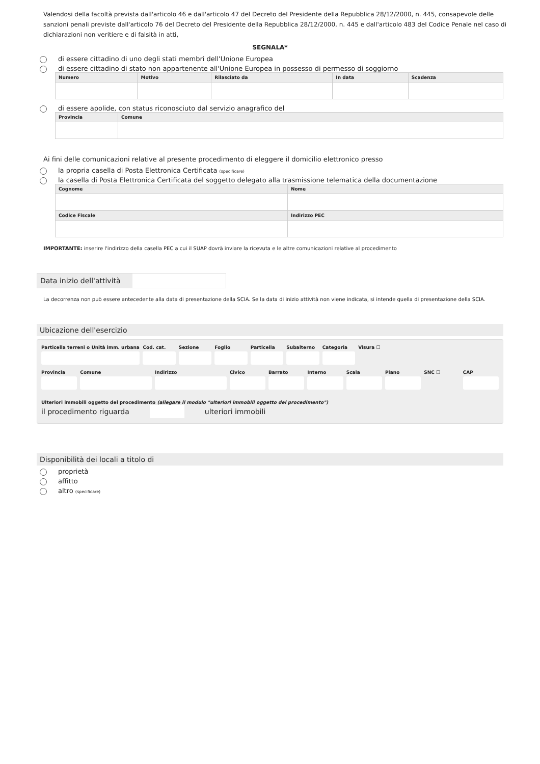Valendosi della facoltà prevista dall'articolo 46 e dall'articolo 47 del Decreto del Presidente della Repubblica 28/12/2000, n. 445, consapevole delle sanzioni penali previste dall'articolo 76 del Decreto del Presidente della Repubblica 28/12/2000, n. 445 e dall'articolo 483 del Codice Penale nel caso di dichiarazioni non veritiere e di falsità in atti,
SEGNALA*
di essere cittadino di uno degli stati membri dell'Unione Europea
di essere cittadino di stato non appartenente all'Unione Europea in possesso di permesso di soggiorno
| Numero | Motivo | Rilasciato da | In data | Scadenza |
| --- | --- | --- | --- | --- |
di essere apolide, con status riconosciuto dal servizio anagrafico del
| Provincia | Comune |
| --- | --- |
Ai fini delle comunicazioni relative al presente procedimento di eleggere il domicilio elettronico presso
la propria casella di Posta Elettronica Certificata (specificare)
la casella di Posta Elettronica Certificata del soggetto delegato alla trasmissione telematica della documentazione
| Cognome | Nome |
| --- | --- |
| Codice Fiscale | Indirizzo PEC |
IMPORTANTE: inserire l'indirizzo della casella PEC a cui il SUAP dovrà inviare la ricevuta e le altre comunicazioni relative al procedimento
Data inizio dell'attività
La decorrenza non può essere antecedente alla data di presentazione della SCIA. Se la data di inizio attività non viene indicata, si intende quella di presentazione della SCIA.
Ubicazione dell'esercizio
Particella terreni o Unità imm. urbana
Cod. cat. Sezione Foglio Particella Subalterno Categoria Visura ☐
Provincia Comune Indirizzo Civico Barrato Interno Scala Piano SNC ☐ CAP
Ulteriori immobili oggetto del procedimento (allegare il modulo "ulteriori immobili oggetto del procedimento")
il procedimento riguarda ulteriori immobili
Disponibilità dei locali a titolo di
proprietà
affitto
altro (specificare)